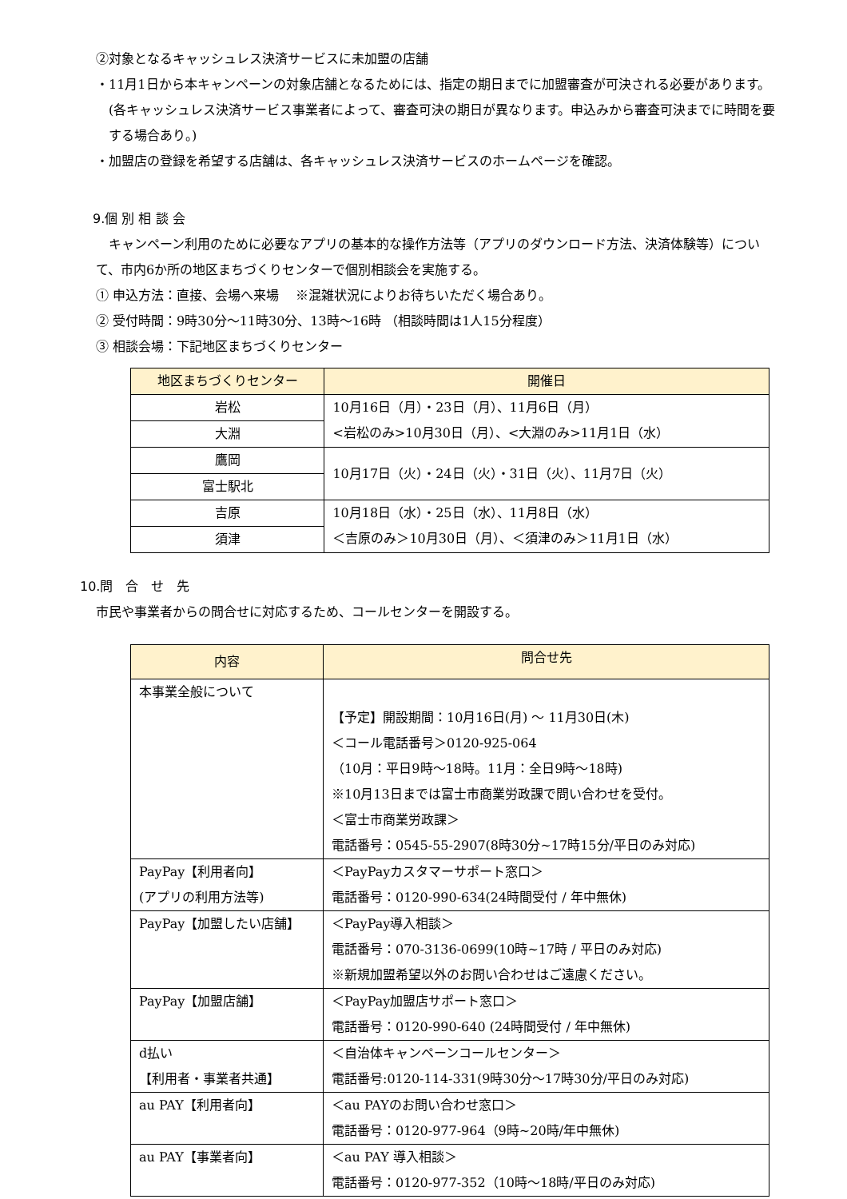②対象となるキャッシュレス決済サービスに未加盟の店舗
・11月1日から本キャンペーンの対象店舗となるためには、指定の期日までに加盟審査が可決される必要があります。(各キャッシュレス決済サービス事業者によって、審査可決の期日が異なります。申込みから審査可決までに時間を要する場合あり。)
・加盟店の登録を希望する店舗は、各キャッシュレス決済サービスのホームページを確認。
9.個 別 相 談 会
　キャンペーン利用のために必要なアプリの基本的な操作方法等（アプリのダウンロード方法、決済体験等）について、市内6か所の地区まちづくりセンターで個別相談会を実施する。
① 申込方法：直接、会場へ来場　 ※混雑状況によりお待ちいただく場合あり。
② 受付時間：9時30分～11時30分、13時～16時 （相談時間は1人15分程度）
③ 相談会場：下記地区まちづくりセンター
| 地区まちづくりセンター | 開催日 |
| --- | --- |
| 岩松 | 10月16日（月）・23日（月）、11月6日（月） <岩松のみ>10月30日（月）、<大淵のみ>11月1日（水） |
| 大淵 | |
| 鷹岡 | 10月17日（火）・24日（火）・31日（火）、11月7日（火） |
| 富士駅北 | |
| 吉原 | 10月18日（水）・25日（水）、11月8日（水） ＜吉原のみ＞10月30日（月）、＜須津のみ＞11月1日（水） |
| 須津 | |
10.問　合　せ　先
市民や事業者からの問合せに対応するため、コールセンターを開設する。
| 内容 | 問合せ先 |
| --- | --- |
| 本事業全般について | 【予定】開設期間：10月16日(月) ～ 11月30日(木) ＜コール電話番号＞0120-925-064 （10月：平日9時～18時。11月：全日9時～18時) ※10月13日までは富士市商業労政課で問い合わせを受付。 ＜富士市商業労政課＞ 電話番号：0545-55-2907(8時30分~17時15分/平日のみ対応) |
| PayPay【利用者向】 (アプリの利用方法等) | ＜PayPayカスタマーサポート窓口＞ 電話番号：0120-990-634(24時間受付 / 年中無休) |
| PayPay【加盟したい店舗】 | ＜PayPay導入相談＞ 電話番号：070-3136-0699(10時~17時 / 平日のみ対応) ※新規加盟希望以外のお問い合わせはご遠慮ください。 |
| PayPay【加盟店舗】 | ＜PayPay加盟店サポート窓口＞ 電話番号：0120-990-640 (24時間受付 / 年中無休) |
| d払い 【利用者・事業者共通】 | ＜自治体キャンペーンコールセンター＞ 電話番号:0120-114-331(9時30分～17時30分/平日のみ対応) |
| au PAY【利用者向】 | ＜au PAYのお問い合わせ窓口＞ 電話番号：0120-977-964（9時~20時/年中無休) |
| au PAY【事業者向】 | ＜au PAY 導入相談＞ 電話番号：0120-977-352（10時～18時/平日のみ対応) |